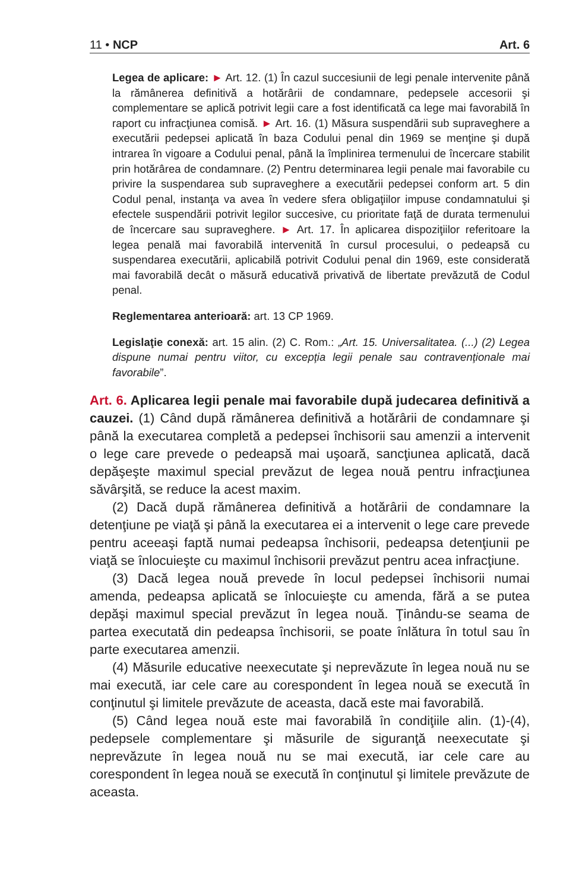11 • NCP Art. 6
Legea de aplicare: ► Art. 12. (1) În cazul succesiunii de legi penale intervenite până la rămânerea definitivă a hotărârii de condamnare, pedepsele accesorii şi complementare se aplică potrivit legii care a fost identificată ca lege mai favorabilă în raport cu infracţiunea comisă. ► Art. 16. (1) Măsura suspendării sub supraveghere a executării pedepsei aplicată în baza Codului penal din 1969 se menţine şi după intrarea în vigoare a Codului penal, până la împlinirea termenului de încercare stabilit prin hotărârea de condamnare. (2) Pentru determinarea legii penale mai favorabile cu privire la suspendarea sub supraveghere a executării pedepsei conform art. 5 din Codul penal, instanţa va avea în vedere sfera obligaţiilor impuse condamnatului şi efectele suspendării potrivit legilor succesive, cu prioritate faţă de durata termenului de încercare sau supraveghere. ► Art. 17. În aplicarea dispoziţiilor referitoare la legea penală mai favorabilă intervenită în cursul procesului, o pedeapsă cu suspendarea executării, aplicabilă potrivit Codului penal din 1969, este considerată mai favorabilă decât o măsură educativă privativă de libertate prevăzută de Codul penal.
Reglementarea anterioară: art. 13 CP 1969.
Legislaţie conexă: art. 15 alin. (2) C. Rom.: „Art. 15. Universalitatea. (...) (2) Legea dispune numai pentru viitor, cu excepţia legii penale sau contravenţionale mai favorabile”.
Art. 6. Aplicarea legii penale mai favorabile după judecarea definitivă a cauzei. (1) Când după rămânerea definitivă a hotărârii de condamnare şi până la executarea completă a pedepsei închisorii sau amenzii a intervenit o lege care prevede o pedeapsă mai uşoară, sancţiunea aplicată, dacă depăşeşte maximul special prevăzut de legea nouă pentru infracţiunea săvârşită, se reduce la acest maxim.
(2) Dacă după rămânerea definitivă a hotărârii de condamnare la detenţiune pe viaţă şi până la executarea ei a intervenit o lege care prevede pentru aceeaşi faptă numai pedeapsa închisorii, pedeapsa detenţiunii pe viaţă se înlocuieşte cu maximul închisorii prevăzut pentru acea infracţiune.
(3) Dacă legea nouă prevede în locul pedepsei închisorii numai amenda, pedeapsa aplicată se înlocuieşte cu amenda, fără a se putea depăşi maximul special prevăzut în legea nouă. Ţinându-se seama de partea executată din pedeapsa închisorii, se poate înlătura în totul sau în parte executarea amenzii.
(4) Măsurile educative neexecutate şi neprevăzute în legea nouă nu se mai execută, iar cele care au corespondent în legea nouă se execută în conţinutul şi limitele prevăzute de aceasta, dacă este mai favorabilă.
(5) Când legea nouă este mai favorabilă în condiţiile alin. (1)-(4), pedepsele complementare şi măsurile de siguranţă neexecutate şi neprevăzute în legea nouă nu se mai execută, iar cele care au corespondent în legea nouă se execută în conţinutul şi limitele prevăzute de aceasta.